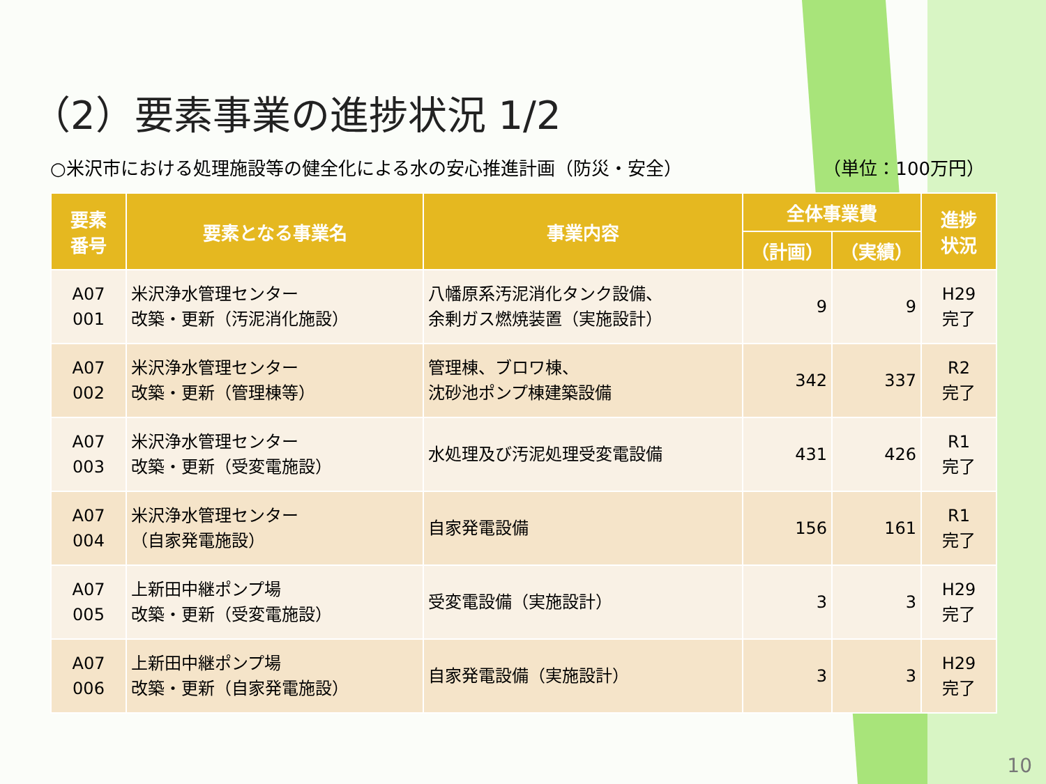（2）要素事業の進捗状況 1/2
○米沢市における処理施設等の健全化による水の安心推進計画（防災・安全） （単位：100万円）
| 要素 番号 | 要素となる事業名 | 事業内容 | 全体事業費 | | 進捗 状況 |
| --- | --- | --- | --- | --- | --- |
| | | | （計画） | （実績） | |
| A07 001 | 米沢浄水管理センター 改築・更新（汚泥消化施設） | 八幡原系汚泥消化タンク設備、 余剰ガス燃焼装置（実施設計） | 9 | 9 | H29 完了 |
| A07 002 | 米沢浄水管理センター 改築・更新（管理棟等） | 管理棟、ブロワ棟、 沈砂池ポンプ棟建築設備 | 342 | 337 | R2 完了 |
| A07 003 | 米沢浄水管理センター 改築・更新（受変電施設） | 水処理及び汚泥処理受変電設備 | 431 | 426 | R1 完了 |
| A07 004 | 米沢浄水管理センター （自家発電施設） | 自家発電設備 | 156 | 161 | R1 完了 |
| A07 005 | 上新田中継ポンプ場 改築・更新（受変電施設） | 受変電設備（実施設計） | 3 | 3 | H29 完了 |
| A07 006 | 上新田中継ポンプ場 改築・更新（自家発電施設） | 自家発電設備（実施設計） | 3 | 3 | H29 完了 |
10